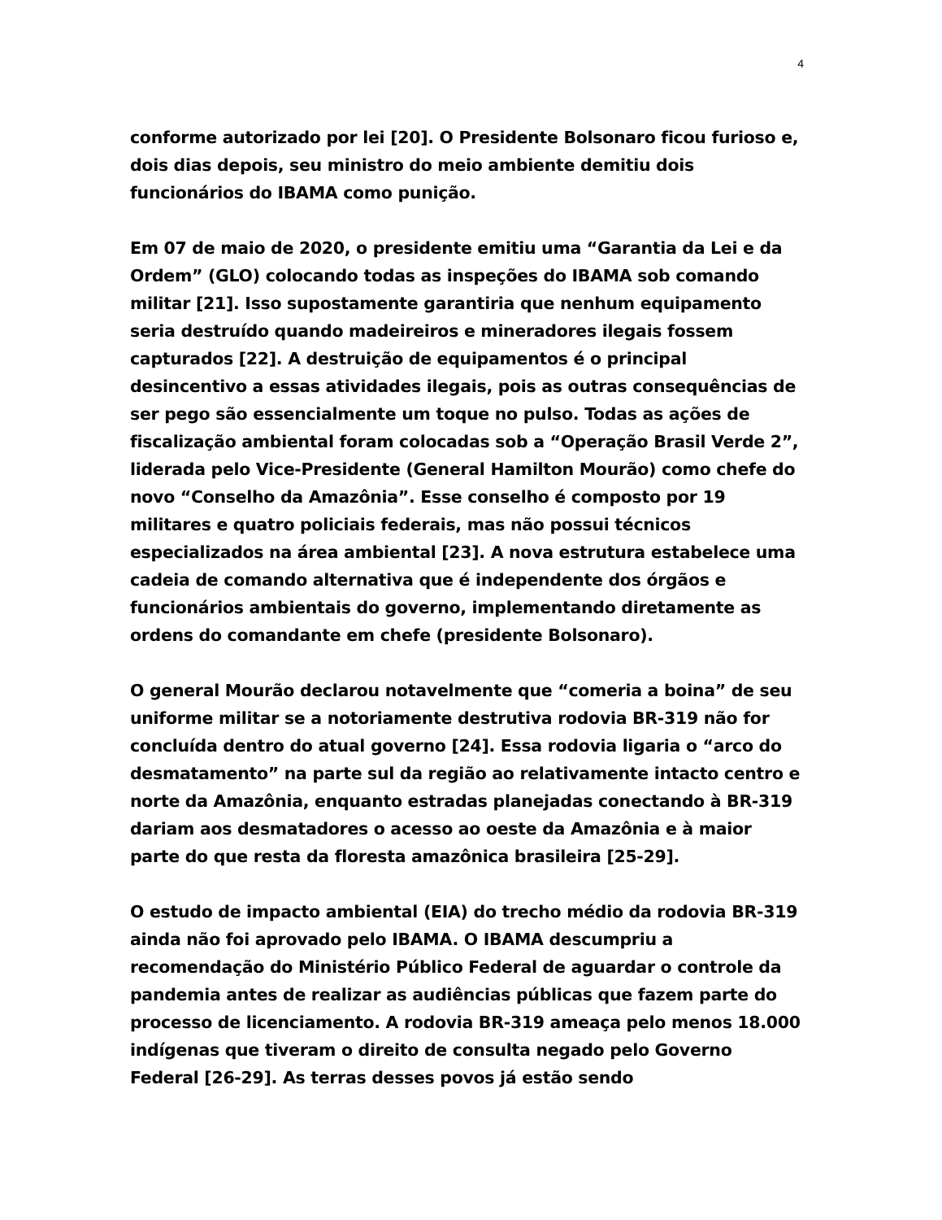4
conforme autorizado por lei [20]. O Presidente Bolsonaro ficou furioso e, dois dias depois, seu ministro do meio ambiente demitiu dois funcionários do IBAMA como punição.
Em 07 de maio de 2020, o presidente emitiu uma “Garantia da Lei e da Ordem” (GLO) colocando todas as inspeções do IBAMA sob comando militar [21]. Isso supostamente garantiria que nenhum equipamento seria destruído quando madeireiros e mineradores ilegais fossem capturados [22]. A destruição de equipamentos é o principal desincentivo a essas atividades ilegais, pois as outras consequências de ser pego são essencialmente um toque no pulso. Todas as ações de fiscalização ambiental foram colocadas sob a “Operação Brasil Verde 2”, liderada pelo Vice-Presidente (General Hamilton Mourão) como chefe do novo “Conselho da Amazônia”. Esse conselho é composto por 19 militares e quatro policiais federais, mas não possui técnicos especializados na área ambiental [23]. A nova estrutura estabelece uma cadeia de comando alternativa que é independente dos órgãos e funcionários ambientais do governo, implementando diretamente as ordens do comandante em chefe (presidente Bolsonaro).
O general Mourão declarou notavelmente que “comeria a boina” de seu uniforme militar se a notoriamente destrutiva rodovia BR-319 não for concluída dentro do atual governo [24]. Essa rodovia ligaria o “arco do desmatamento” na parte sul da região ao relativamente intacto centro e norte da Amazônia, enquanto estradas planejadas conectando à BR-319 dariam aos desmatadores o acesso ao oeste da Amazônia e à maior parte do que resta da floresta amazônica brasileira [25-29].
O estudo de impacto ambiental (EIA) do trecho médio da rodovia BR-319 ainda não foi aprovado pelo IBAMA. O IBAMA descumpriu a recomendação do Ministério Público Federal de aguardar o controle da pandemia antes de realizar as audiências públicas que fazem parte do processo de licenciamento. A rodovia BR-319 ameaça pelo menos 18.000 indígenas que tiveram o direito de consulta negado pelo Governo Federal [26-29]. As terras desses povos já estão sendo